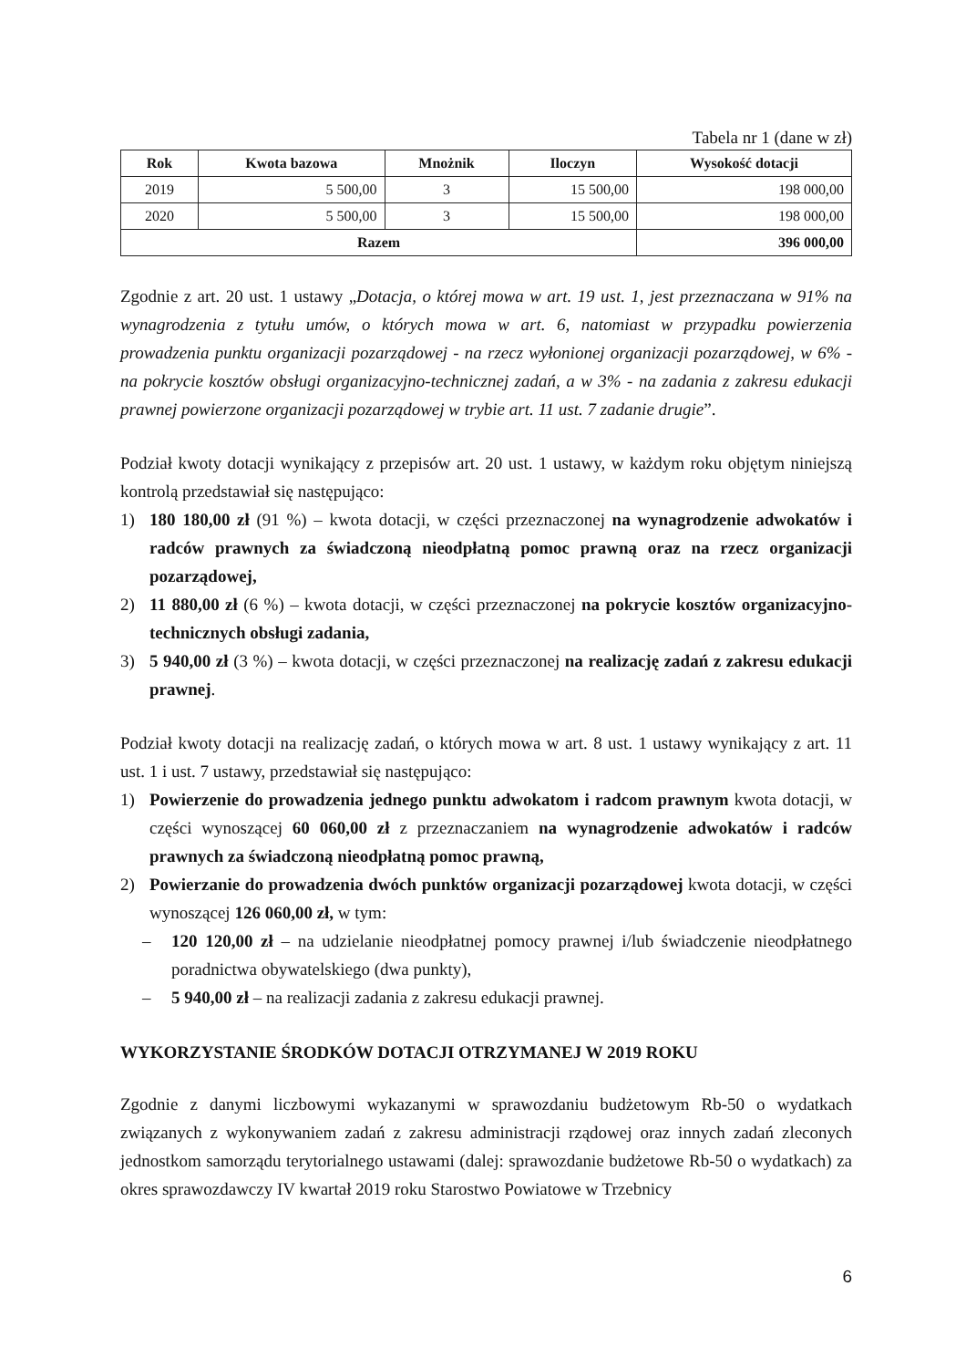Tabela nr 1 (dane w zł)
| Rok | Kwota bazowa | Mnożnik | Iloczyn | Wysokość dotacji |
| --- | --- | --- | --- | --- |
| 2019 | 5 500,00 | 3 | 15 500,00 | 198 000,00 |
| 2020 | 5 500,00 | 3 | 15 500,00 | 198 000,00 |
| Razem | | | | 396 000,00 |
Zgodnie z art. 20 ust. 1 ustawy „Dotacja, o której mowa w art. 19 ust. 1, jest przeznaczana w 91% na wynagrodzenia z tytułu umów, o których mowa w art. 6, natomiast w przypadku powierzenia prowadzenia punktu organizacji pozarządowej - na rzecz wyłonionej organizacji pozarządowej, w 6% - na pokrycie kosztów obsługi organizacyjno-technicznej zadań, a w 3% - na zadania z zakresu edukacji prawnej powierzone organizacji pozarządowej w trybie art. 11 ust. 7 zadanie drugie”.
Podział kwoty dotacji wynikający z przepisów art. 20 ust. 1 ustawy, w każdym roku objętym niniejszą kontrolą przedstawiał się następująco:
1) 180 180,00 zł (91 %) – kwota dotacji, w części przeznaczonej na wynagrodzenie adwokatów i radców prawnych za świadczoną nieodpłatną pomoc prawną oraz na rzecz organizacji pozarządowej,
2) 11 880,00 zł (6 %) – kwota dotacji, w części przeznaczonej na pokrycie kosztów organizacyjno-technicznych obsługi zadania,
3) 5 940,00 zł (3 %) – kwota dotacji, w części przeznaczonej na realizację zadań z zakresu edukacji prawnej.
Podział kwoty dotacji na realizację zadań, o których mowa w art. 8 ust. 1 ustawy wynikający z art. 11 ust. 1 i ust. 7 ustawy, przedstawiał się następująco:
1) Powierzenie do prowadzenia jednego punktu adwokatom i radcom prawnym kwota dotacji, w części wynoszącej 60 060,00 zł z przeznaczaniem na wynagrodzenie adwokatów i radców prawnych za świadczoną nieodpłatną pomoc prawną,
2) Powierzanie do prowadzenia dwóch punktów organizacji pozarządowej kwota dotacji, w części wynoszącej 126 060,00 zł, w tym:
– 120 120,00 zł – na udzielanie nieodpłatnej pomocy prawnej i/lub świadczenie nieodpłatnego poradnictwa obywatelskiego (dwa punkty),
– 5 940,00 zł – na realizacji zadania z zakresu edukacji prawnej.
WYKORZYSTANIE ŚRODKÓW DOTACJI OTRZYMANEJ W 2019 ROKU
Zgodnie z danymi liczbowymi wykazanymi w sprawozdaniu budżetowym Rb-50 o wydatkach związanych z wykonywaniem zadań z zakresu administracji rządowej oraz innych zadań zleconych jednostkom samorządu terytorialnego ustawami (dalej: sprawozdanie budżetowe Rb-50 o wydatkach) za okres sprawozdawczy IV kwartał 2019 roku Starostwo Powiatowe w Trzebnicy
6